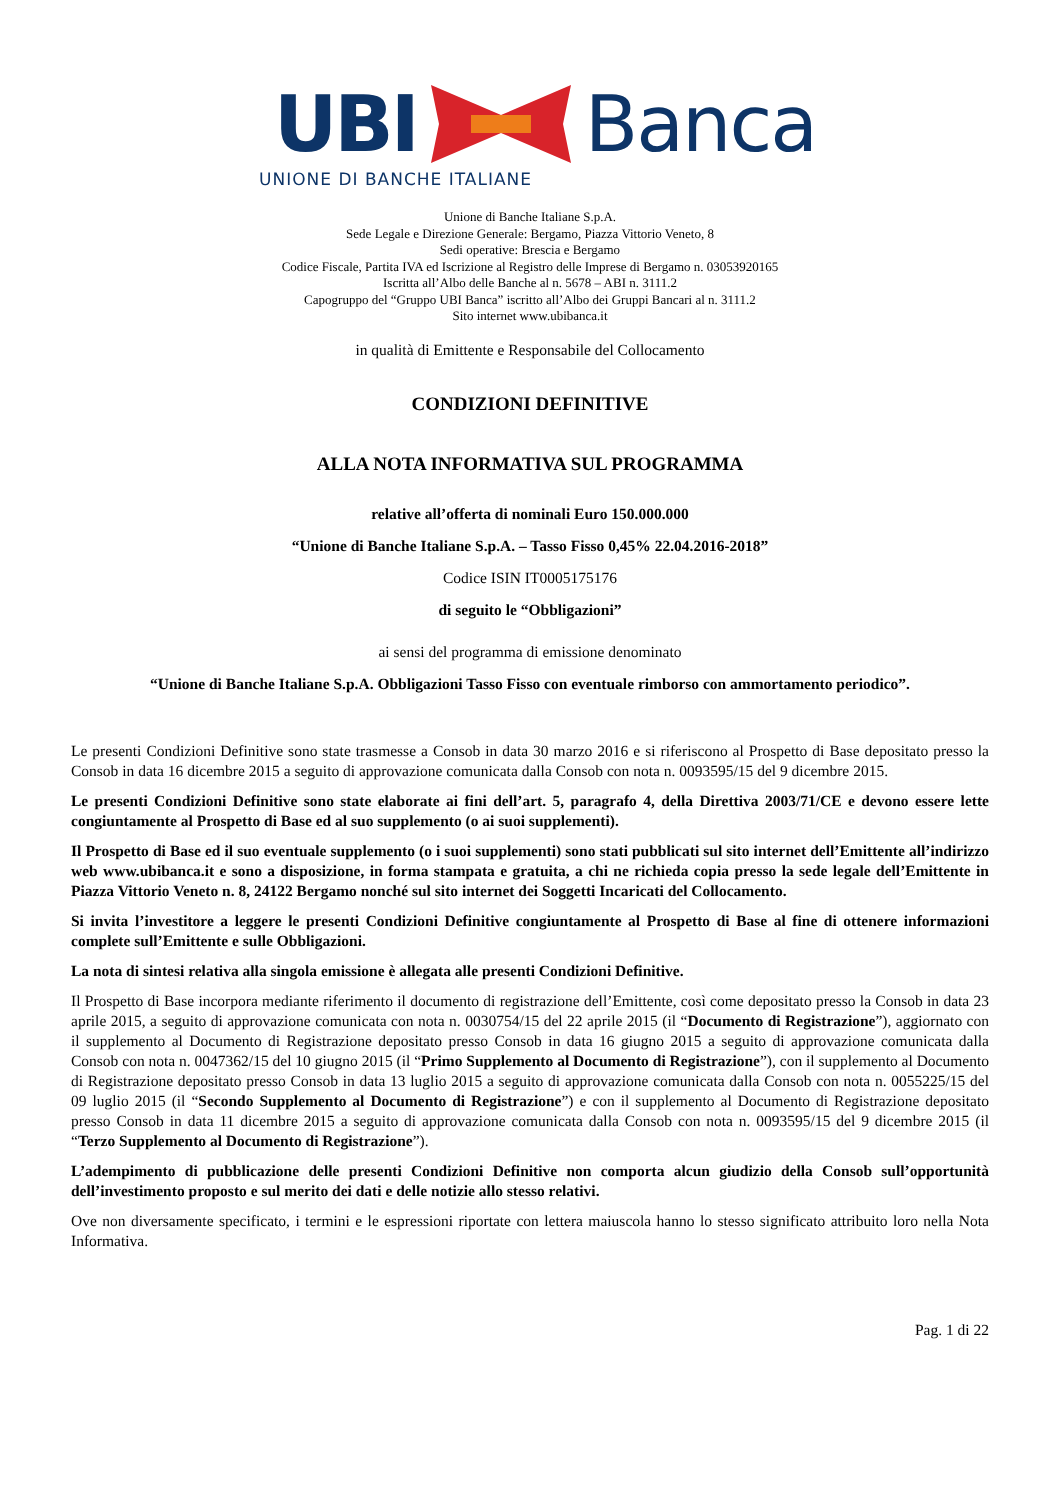UBI Banca
UNIONE DI BANCHE ITALIANE
Unione di Banche Italiane S.p.A.
Sede Legale e Direzione Generale: Bergamo, Piazza Vittorio Veneto, 8
Sedi operative: Brescia e Bergamo
Codice Fiscale, Partita IVA ed Iscrizione al Registro delle Imprese di Bergamo n. 03053920165
Iscritta all’Albo delle Banche al n. 5678 – ABI n. 3111.2
Capogruppo del “Gruppo UBI Banca” iscritto all’Albo dei Gruppi Bancari al n. 3111.2
Sito internet www.ubibanca.it
in qualità di Emittente e Responsabile del Collocamento
CONDIZIONI DEFINITIVE
ALLA NOTA INFORMATIVA SUL PROGRAMMA
relative all’offerta di nominali Euro 150.000.000
“Unione di Banche Italiane S.p.A. – Tasso Fisso 0,45% 22.04.2016-2018”
Codice ISIN IT0005175176
di seguito le “Obbligazioni”
ai sensi del programma di emissione denominato
“Unione di Banche Italiane S.p.A. Obbligazioni Tasso Fisso con eventuale rimborso con ammortamento periodico”.
Le presenti Condizioni Definitive sono state trasmesse a Consob in data 30 marzo 2016 e si riferiscono al Prospetto di Base depositato presso la Consob in data 16 dicembre 2015 a seguito di approvazione comunicata dalla Consob con nota n. 0093595/15 del 9 dicembre 2015.
Le presenti Condizioni Definitive sono state elaborate ai fini dell’art. 5, paragrafo 4, della Direttiva 2003/71/CE e devono essere lette congiuntamente al Prospetto di Base ed al suo supplemento (o ai suoi supplementi).
Il Prospetto di Base ed il suo eventuale supplemento (o i suoi supplementi) sono stati pubblicati sul sito internet dell’Emittente all’indirizzo web www.ubibanca.it e sono a disposizione, in forma stampata e gratuita, a chi ne richieda copia presso la sede legale dell’Emittente in Piazza Vittorio Veneto n. 8, 24122 Bergamo nonché sul sito internet dei Soggetti Incaricati del Collocamento.
Si invita l’investitore a leggere le presenti Condizioni Definitive congiuntamente al Prospetto di Base al fine di ottenere informazioni complete sull’Emittente e sulle Obbligazioni.
La nota di sintesi relativa alla singola emissione è allegata alle presenti Condizioni Definitive.
Il Prospetto di Base incorpora mediante riferimento il documento di registrazione dell’Emittente, così come depositato presso la Consob in data 23 aprile 2015, a seguito di approvazione comunicata con nota n. 0030754/15 del 22 aprile 2015 (il “Documento di Registrazione”), aggiornato con il supplemento al Documento di Registrazione depositato presso Consob in data 16 giugno 2015 a seguito di approvazione comunicata dalla Consob con nota n. 0047362/15 del 10 giugno 2015 (il “Primo Supplemento al Documento di Registrazione”), con il supplemento al Documento di Registrazione depositato presso Consob in data 13 luglio 2015 a seguito di approvazione comunicata dalla Consob con nota n. 0055225/15 del 09 luglio 2015 (il “Secondo Supplemento al Documento di Registrazione”) e con il supplemento al Documento di Registrazione depositato presso Consob in data 11 dicembre 2015 a seguito di approvazione comunicata dalla Consob con nota n. 0093595/15 del 9 dicembre 2015 (il “Terzo Supplemento al Documento di Registrazione”).
L’adempimento di pubblicazione delle presenti Condizioni Definitive non comporta alcun giudizio della Consob sull’opportunità dell’investimento proposto e sul merito dei dati e delle notizie allo stesso relativi.
Ove non diversamente specificato, i termini e le espressioni riportate con lettera maiuscola hanno lo stesso significato attribuito loro nella Nota Informativa.
Pag. 1 di 22